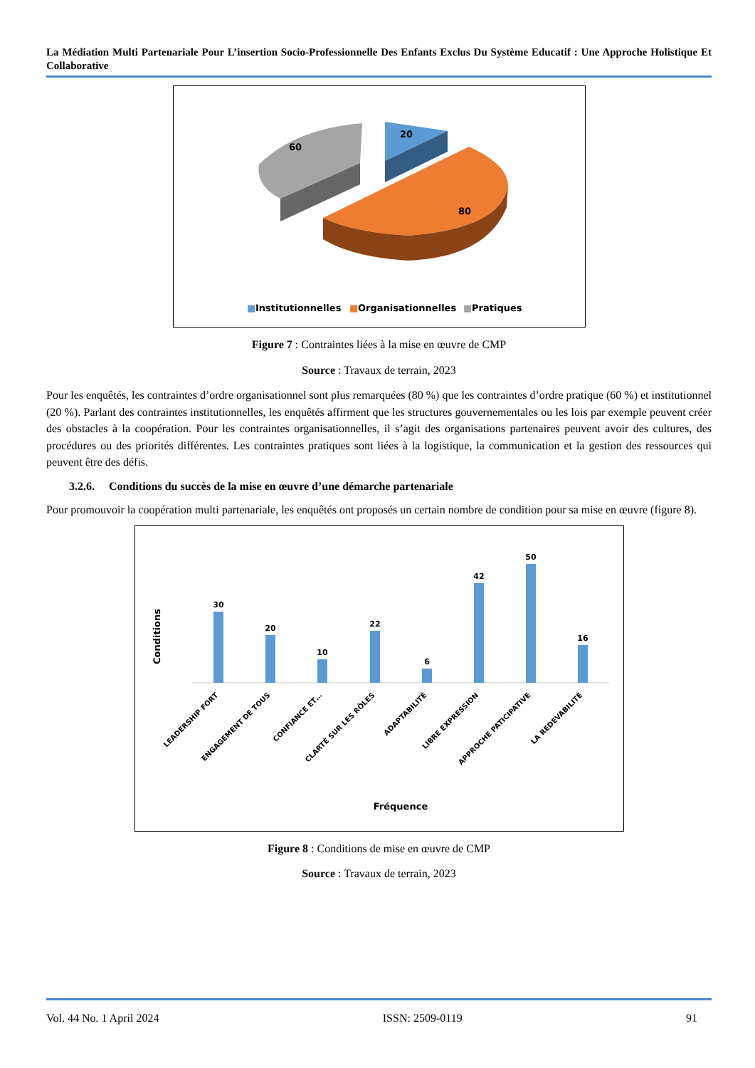La Médiation Multi Partenariale Pour L’insertion Socio-Professionnelle Des Enfants Exclus Du Système Educatif : Une Approche Holistique Et Collaborative
20
60
80
■
Institutionnelles
■
Organisationnelles
■
Pratiques
Figure 7 : Contraintes liées à la mise en œuvre de CMP
Source : Travaux de terrain, 2023
Pour les enquêtés, les contraintes d’ordre organisationnel sont plus remarquées (80 %) que les contraintes d’ordre pratique (60 %) et institutionnel (20 %). Parlant des contraintes institutionnelles, les enquêtés affirment que les structures gouvernementales ou les lois par exemple peuvent créer des obstacles à la coopération. Pour les contraintes organisationnelles, il s’agit des organisations partenaires peuvent avoir des cultures, des procédures ou des priorités différentes. Les contraintes pratiques sont liées à la logistique, la communication et la gestion des ressources qui peuvent être des défis.
3.2.6. Conditions du succès de la mise en œuvre d’une démarche partenariale
Pour promouvoir la coopération multi partenariale, les enquêtés ont proposés un certain nombre de condition pour sa mise en œuvre (figure 8).
Conditions
30
20
10
22
6
42
50
16
LEADERSHIP FORT
ENGAGEMENT DE TOUS
CONFIANCE ET…
CLARTÉ SUR LES RÔLES
ADAPTABILITÉ
LIBRE EXPRESSION
APPROCHE PATICIPATIVE
LA REDEVABILITÉ
Fréquence
Figure 8 : Conditions de mise en œuvre de CMP
Source : Travaux de terrain, 2023
Vol. 44 No. 1 April 2024 ISSN: 2509-0119 91